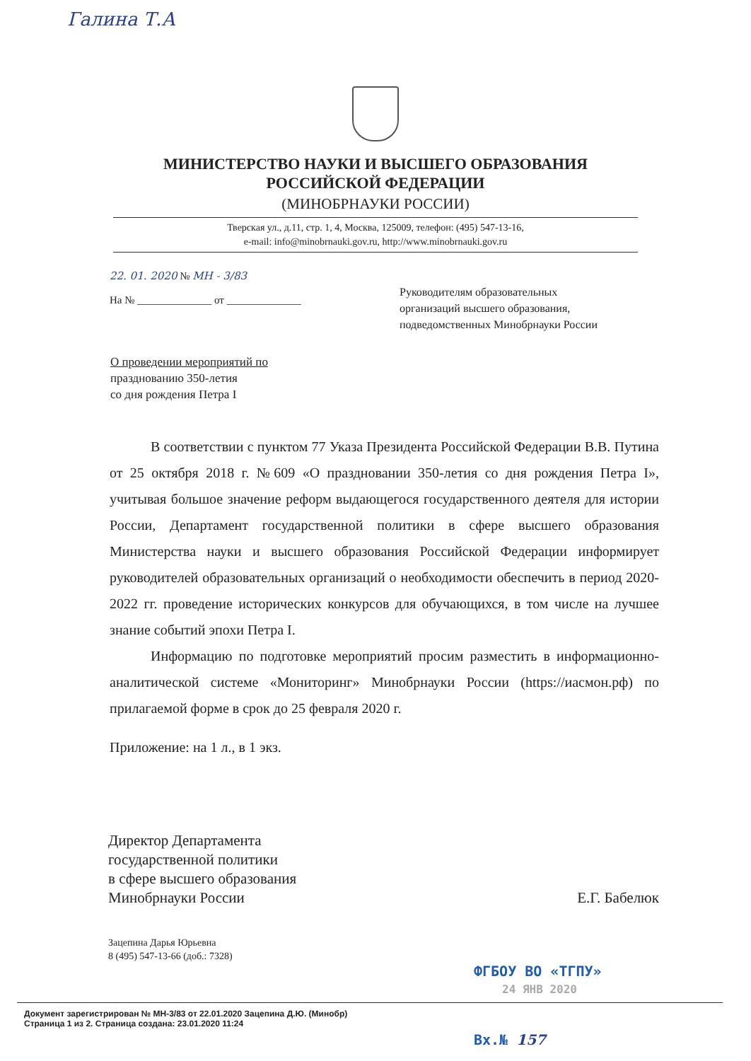Галина Т.А
МИНИСТЕРСТВО НАУКИ И ВЫСШЕГО ОБРАЗОВАНИЯ
РОССИЙСКОЙ ФЕДЕРАЦИИ
(МИНОБРНАУКИ РОССИИ)
Тверская ул., д.11, стр. 1, 4, Москва, 125009, телефон: (495) 547-13-16,
e-mail: info@minobrnauki.gov.ru, http://www.minobrnauki.gov.ru
22. 01. 2020 № МН - 3/83
На № ______________ от ______________
Руководителям образовательных
организаций высшего образования,
подведомственных Минобрнауки России
О проведении мероприятий по
празднованию 350-летия
со дня рождения Петра I
В соответствии с пунктом 77 Указа Президента Российской Федерации В.В. Путина от 25 октября 2018 г. №609 «О праздновании 350-летия со дня рождения Петра I», учитывая большое значение реформ выдающегося государственного деятеля для истории России, Департамент государственной политики в сфере высшего образования Министерства науки и высшего образования Российской Федерации информирует руководителей образовательных организаций о необходимости обеспечить в период 2020-2022 гг. проведение исторических конкурсов для обучающихся, в том числе на лучшее знание событий эпохи Петра I.
Информацию по подготовке мероприятий просим разместить в информационно-аналитической системе «Мониторинг» Минобрнауки России (https://иасмон.рф) по прилагаемой форме в срок до 25 февраля 2020 г.
Приложение: на 1 л., в 1 экз.
Директор Департамента
государственной политики
в сфере высшего образования
Минобрнауки России
Е.Г. Бабелюк
Зацепина Дарья Юрьевна
8 (495) 547-13-66 (доб.: 7328)
ФГБОУ ВО «ТГПУ»
24 ЯНВ 2020
Документ зарегистрирован № МН-3/83 от 22.01.2020 Зацепина Д.Ю. (Минобр)
Страница 1 из 2. Страница создана: 23.01.2020 11:24
Вх.№ 157